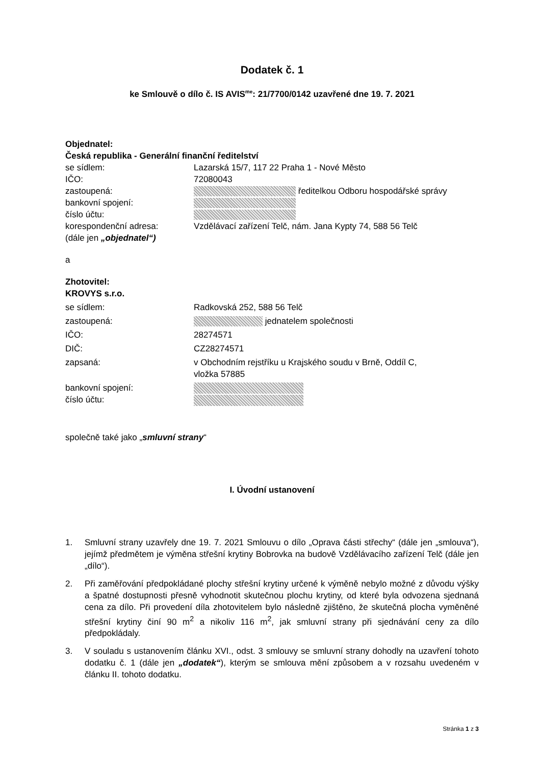Dodatek č. 1
ke Smlouvě o dílo č. IS AVIS<sup>me</sup>: 21/7700/0142 uzavřené dne 19. 7. 2021
Objednatel:
Česká republika - Generální finanční ředitelství
se sídlem: Lazarská 15/7, 117 22 Praha 1 - Nové Město
IČO: 72080043
zastoupená: ředitelkou Odboru hospodářské správy
bankovní spojení:
číslo účtu:
korespondenční adresa: Vzdělávací zařízení Telč, nám. Jana Kypty 74, 588 56 Telč
(dále jen „objednatel“)
a
Zhotovitel:
KROVYS s.r.o.
se sídlem: Radkovská 252, 588 56 Telč
zastoupená: jednatelem společnosti
IČO: 28274571
DIČ: CZ28274571
zapsaná: v Obchodním rejstříku u Krajského soudu v Brně, Oddíl C,
vložka 57885
bankovní spojení:
číslo účtu:
společně také jako „smluvní strany“
I. Úvodní ustanovení
1. Smluvní strany uzavřely dne 19. 7. 2021 Smlouvu o dílo „Oprava části střechy“ (dále jen „smlouva“), jejímž předmětem je výměna střešní krytiny Bobrovka na budově Vzdělávacího zařízení Telč (dále jen „dílo“).
2. Při zaměřování předpokládané plochy střešní krytiny určené k výměně nebylo možné z důvodu výšky a špatné dostupnosti přesně vyhodnotit skutečnou plochu krytiny, od které byla odvozena sjednaná cena za dílo. Při provedení díla zhotovitelem bylo následně zjištěno, že skutečná plocha vyměněné střešní krytiny činí 90 m<sup>2</sup> a nikoliv 116 m<sup>2</sup>, jak smluvní strany při sjednávání ceny za dílo předpokládaly.
3. V souladu s ustanovením článku XVI., odst. 3 smlouvy se smluvní strany dohodly na uzavření tohoto dodatku č. 1 (dále jen „dodatek“), kterým se smlouva mění způsobem a v rozsahu uvedeném v článku II. tohoto dodatku.
Stránka 1 z 3